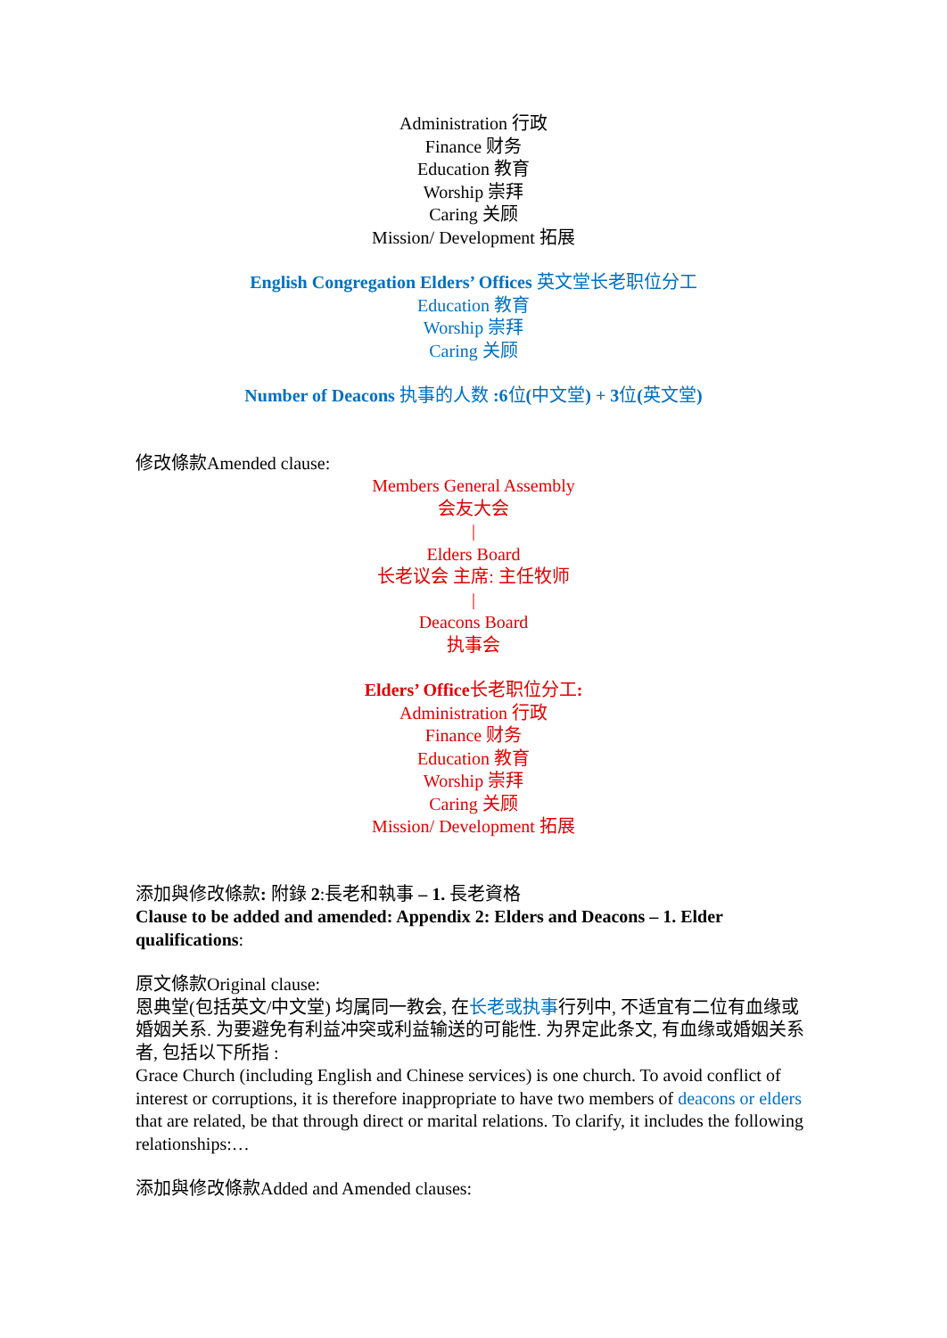Administration 行政
Finance 财务
Education 教育
Worship 崇拜
Caring 关顾
Mission/ Development 拓展
English Congregation Elders’ Offices 英文堂长老职位分工
Education 教育
Worship 崇拜
Caring 关顾
Number of Deacons 执事的人数 :6位(中文堂) + 3位(英文堂)
修改條款Amended clause:
Members General Assembly
会友大会
|
Elders Board
长老议会 主席: 主任牧师
|
Deacons Board
执事会
Elders’ Office长老职位分工:
Administration 行政
Finance 财务
Education 教育
Worship 崇拜
Caring 关顾
Mission/ Development 拓展
添加與修改條款: 附錄 2:長老和執事 – 1. 長老資格
Clause to be added and amended: Appendix 2: Elders and Deacons – 1. Elder qualifications:
原文條款Original clause:
恩典堂(包括英文/中文堂) 均属同一教会, 在长老或执事行列中, 不适宜有二位有血缘或婚姻关系. 为要避免有利益冲突或利益输送的可能性. 为界定此条文, 有血缘或婚姻关系者, 包括以下所指 :
Grace Church (including English and Chinese services) is one church. To avoid conflict of interest or corruptions, it is therefore inappropriate to have two members of deacons or elders that are related, be that through direct or marital relations. To clarify, it includes the following relationships:…
添加與修改條款Added and Amended clauses: